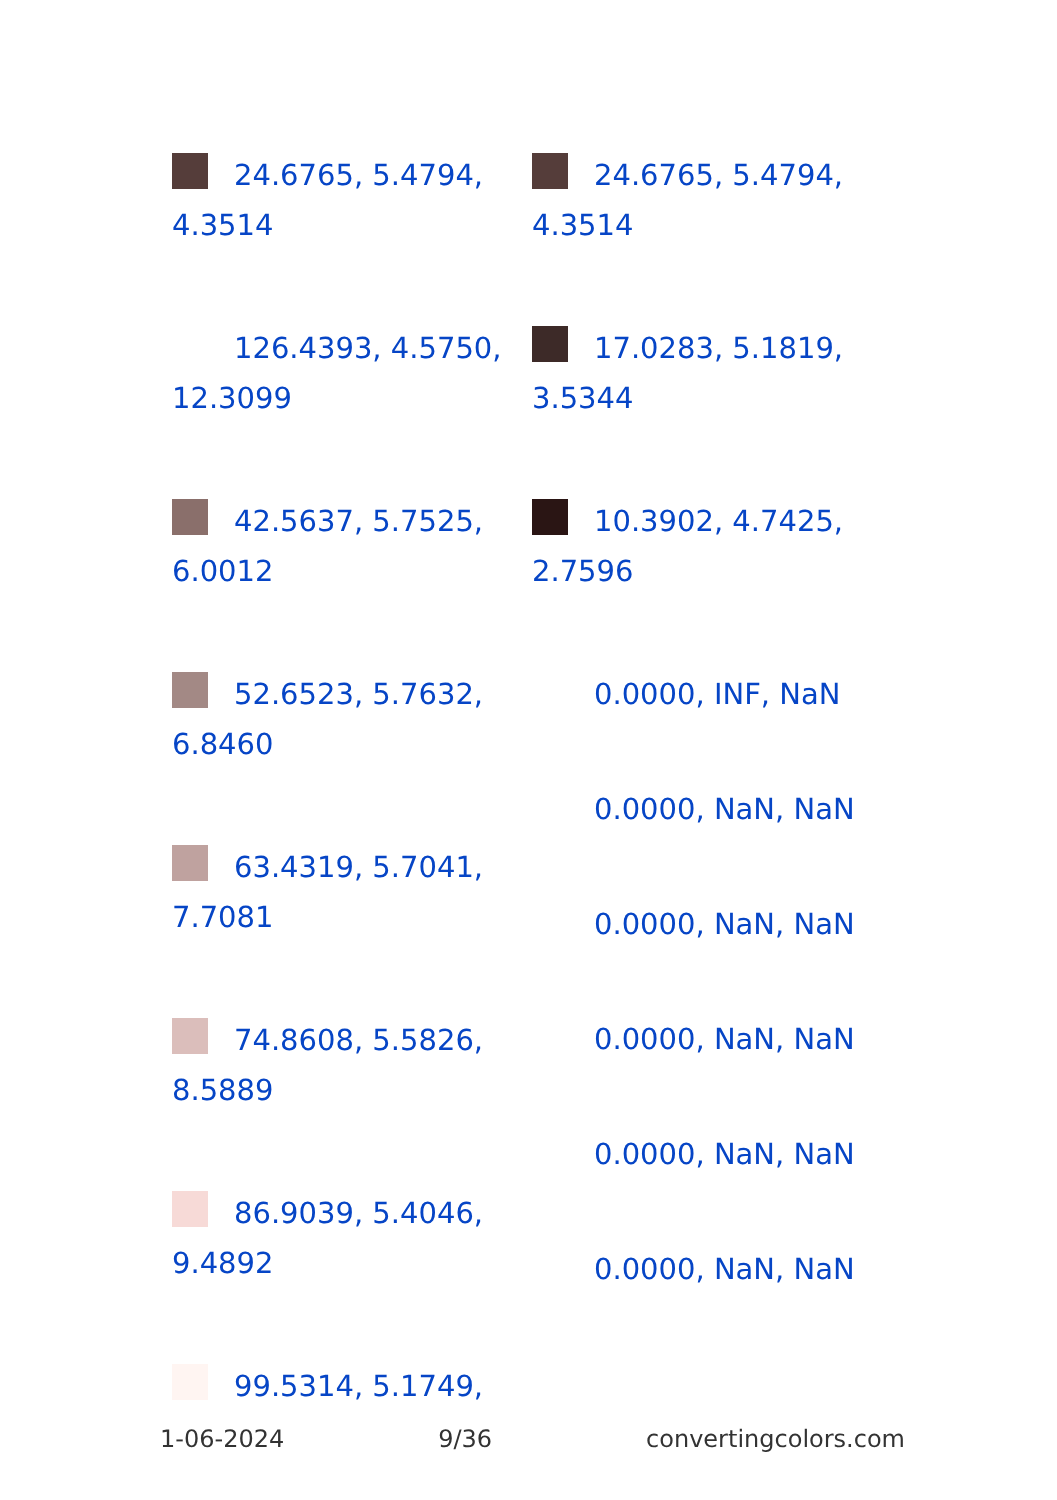24.6765, 5.4794, 4.3514
126.4393, 4.5750, 12.3099
42.5637, 5.7525, 6.0012
52.6523, 5.7632, 6.8460
63.4319, 5.7041, 7.7081
74.8608, 5.5826, 8.5889
86.9039, 5.4046, 9.4892
99.5314, 5.1749,
24.6765, 5.4794, 4.3514
17.0283, 5.1819, 3.5344
10.3902, 4.7425, 2.7596
0.0000, INF, NaN
0.0000, NaN, NaN
0.0000, NaN, NaN
0.0000, NaN, NaN
0.0000, NaN, NaN
0.0000, NaN, NaN
1-06-2024 9/36 convertingcolors.com